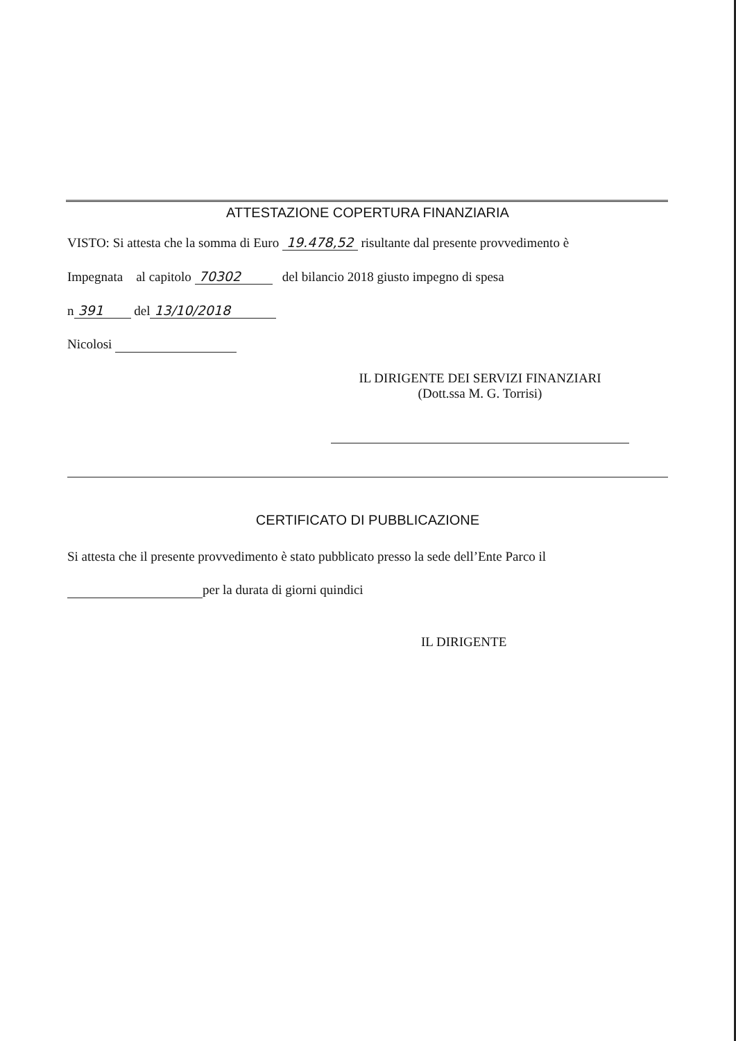ATTESTAZIONE COPERTURA FINANZIARIA
VISTO: Si attesta che la somma di Euro 19.478,52 risultante dal presente provvedimento è
Impegnata al capitolo 70302 del bilancio 2018 giusto impegno di spesa
n 391 del 13/10/2018
Nicolosi
IL DIRIGENTE DEI SERVIZI FINANZIARI
(Dott.ssa M. G. Torrisi)
CERTIFICATO DI PUBBLICAZIONE
Si attesta che il presente provvedimento è stato pubblicato presso la sede dell’Ente Parco il
per la durata di giorni quindici
IL DIRIGENTE